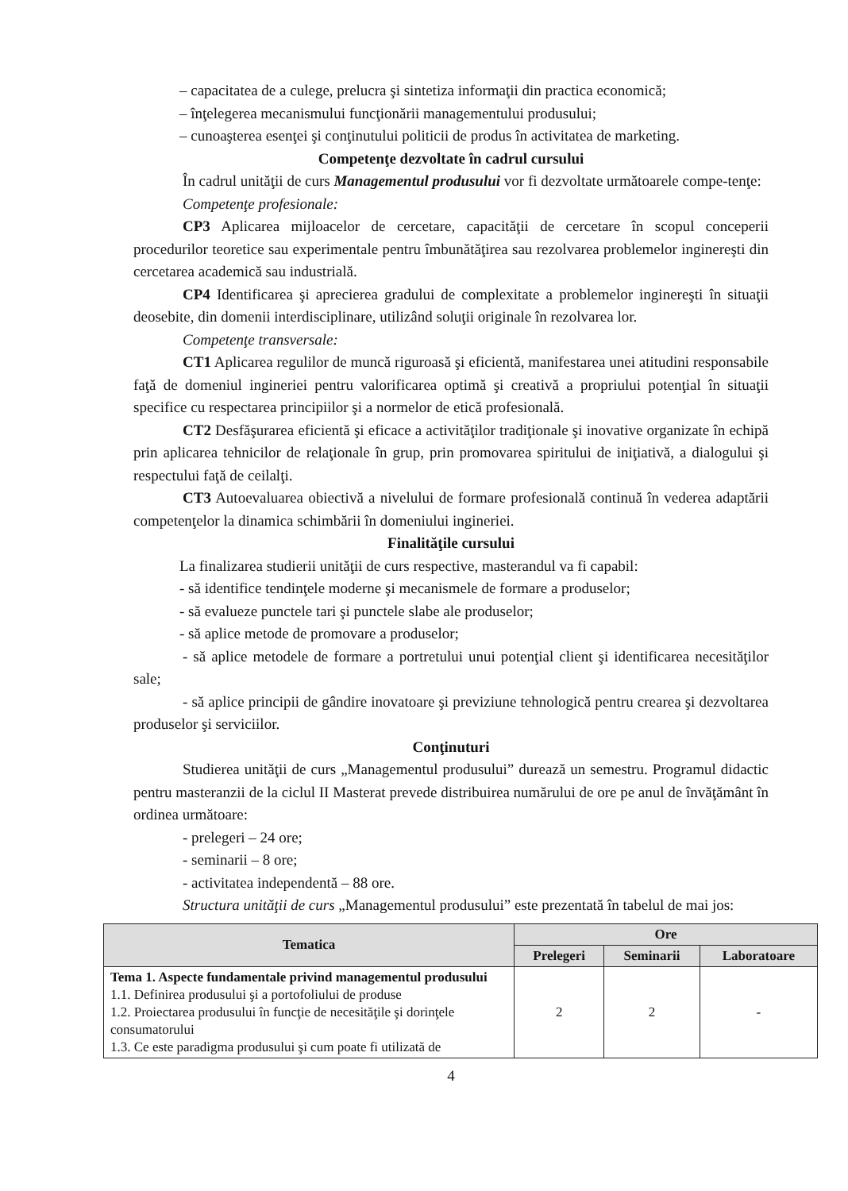– capacitatea de a culege, prelucra şi sintetiza informaţii din practica economică;
– înţelegerea mecanismului funcţionării managementului produsului;
– cunoaşterea esenţei şi conţinutului politicii de produs în activitatea de marketing.
Competenţe dezvoltate în cadrul cursului
În cadrul unităţii de curs Managementul produsului vor fi dezvoltate următoarele compe-tenţe:
Competenţe profesionale:
CP3 Aplicarea mijloacelor de cercetare, capacităţii de cercetare în scopul conceperii procedurilor teoretice sau experimentale pentru îmbunătăţirea sau rezolvarea problemelor inginereşti din cercetarea academică sau industrială.
CP4 Identificarea şi aprecierea gradului de complexitate a problemelor inginereşti în situaţii deosebite, din domenii interdisciplinare, utilizând soluţii originale în rezolvarea lor.
Competenţe transversale:
CT1 Aplicarea regulilor de muncă riguroasă şi eficientă, manifestarea unei atitudini responsabile faţă de domeniul ingineriei pentru valorificarea optimă şi creativă a propriului potenţial în situaţii specifice cu respectarea principiilor şi a normelor de etică profesională.
CT2 Desfăşurarea eficientă şi eficace a activităţilor tradiţionale şi inovative organizate în echipă prin aplicarea tehnicilor de relaţionale în grup, prin promovarea spiritului de iniţiativă, a dialogului şi respectului faţă de ceilalţi.
CT3 Autoevaluarea obiectivă a nivelului de formare profesională continuă în vederea adaptării competenţelor la dinamica schimbării în domeniului ingineriei.
Finalităţile cursului
La finalizarea studierii unităţii de curs respective, masterandul va fi capabil:
- să identifice tendinţele moderne şi mecanismele de formare a produselor;
- să evalueze punctele tari şi punctele slabe ale produselor;
- să aplice metode de promovare a produselor;
- să aplice metodele de formare a portretului unui potenţial client şi identificarea necesităţilor sale;
- să aplice principii de gândire inovatoare şi previziune tehnologică pentru crearea şi dezvoltarea produselor şi serviciilor.
Conţinuturi
Studierea unităţii de curs „Managementul produsului” durează un semestru. Programul didactic pentru masteranzii de la ciclul II Masterat prevede distribuirea numărului de ore pe anul de învăţământ în ordinea următoare:
- prelegeri – 24 ore;
- seminarii – 8 ore;
- activitatea independentă – 88 ore.
Structura unităţii de curs „Managementul produsului” este prezentată în tabelul de mai jos:
| Tematica | Ore | | |
| --- | --- | --- | --- |
| | Prelegeri | Seminarii | Laboratoare |
| Tema 1. Aspecte fundamentale privind managementul produsului 1.1. Definirea produsului şi a portofoliului de produse 1.2. Proiectarea produsului în funcţie de necesităţile şi dorinţele consumatorului 1.3. Ce este paradigma produsului şi cum poate fi utilizată de | 2 | 2 | - |
4